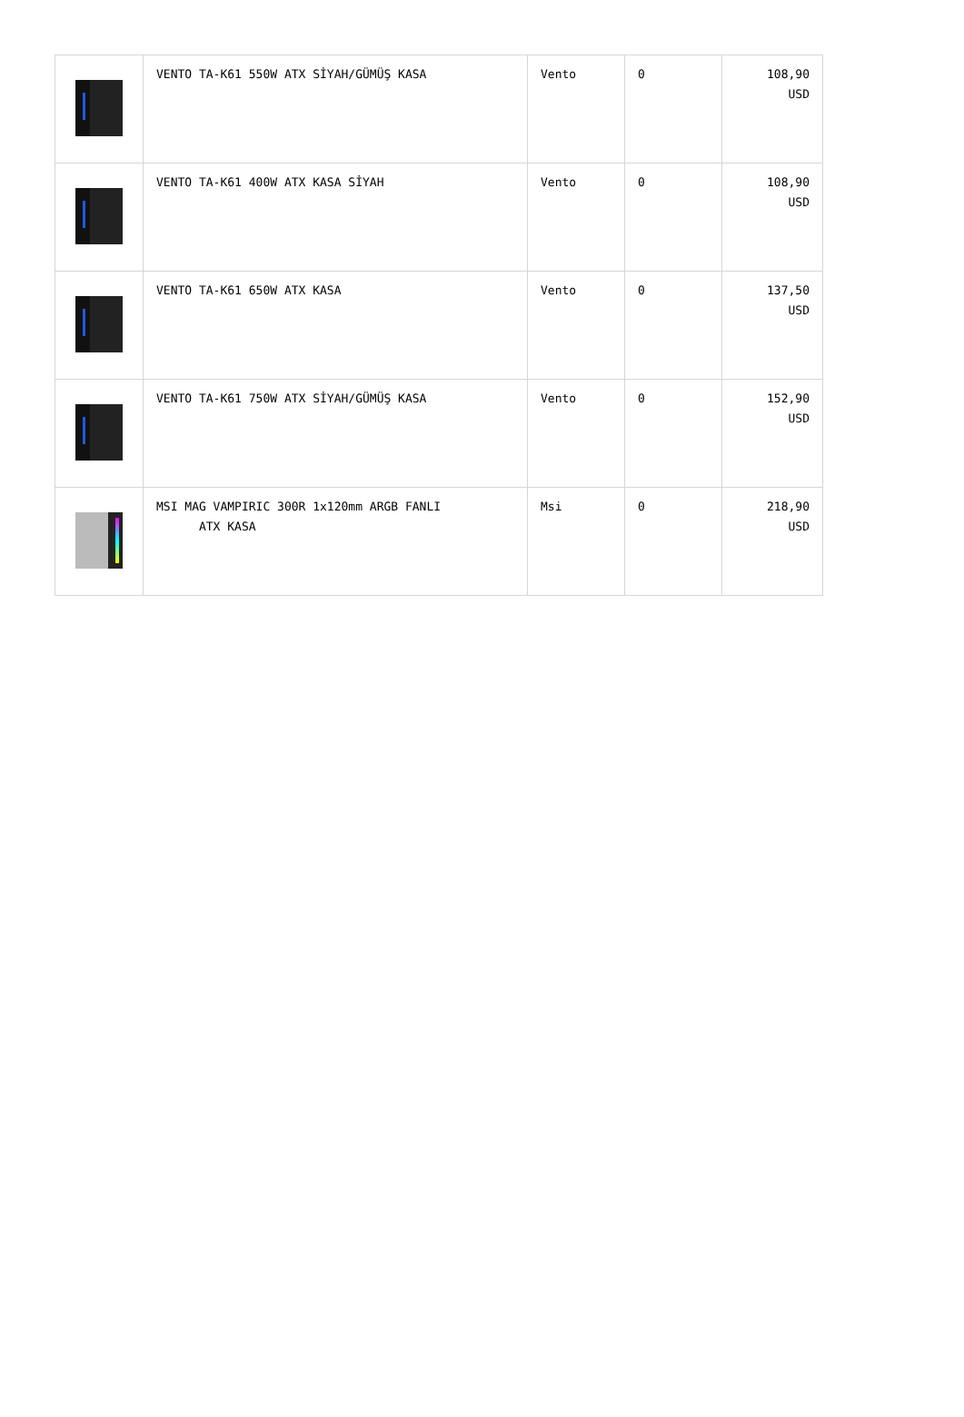| | VENTO TA-K61 550W ATX SİYAH/GÜMÜŞ KASA | Vento | 0 | 108,90 USD |
| | VENTO TA-K61 400W ATX KASA SİYAH | Vento | 0 | 108,90 USD |
| | VENTO TA-K61 650W ATX KASA | Vento | 0 | 137,50 USD |
| | VENTO TA-K61 750W ATX SİYAH/GÜMÜŞ KASA | Vento | 0 | 152,90 USD |
| | MSI MAG VAMPIRIC 300R 1x120mm ARGB FANLI ATX KASA | Msi | 0 | 218,90 USD |